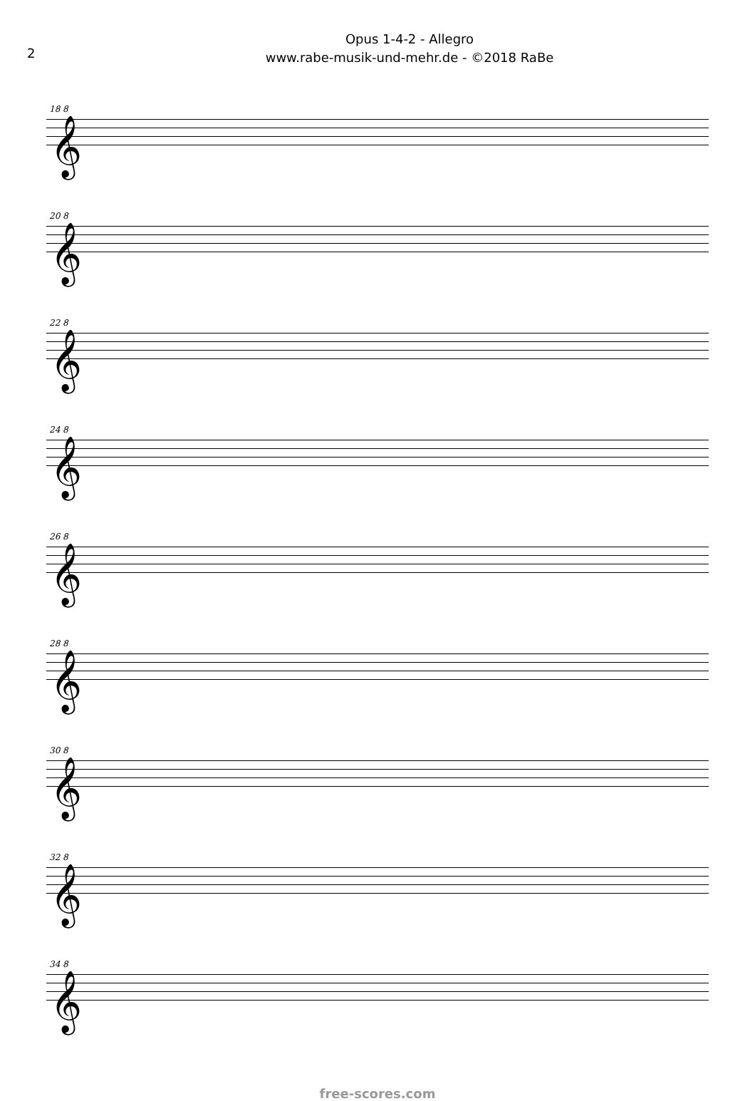2
Opus 1-4-2 - Allegro
www.rabe-musik-und-mehr.de - ©2018 RaBe
18 8
𝄞
20 8
𝄞
22 8
𝄞
24 8
𝄞
26 8
𝄞
28 8
𝄞
30 8
𝄞
32 8
𝄞
34 8
𝄞
free-scores.com